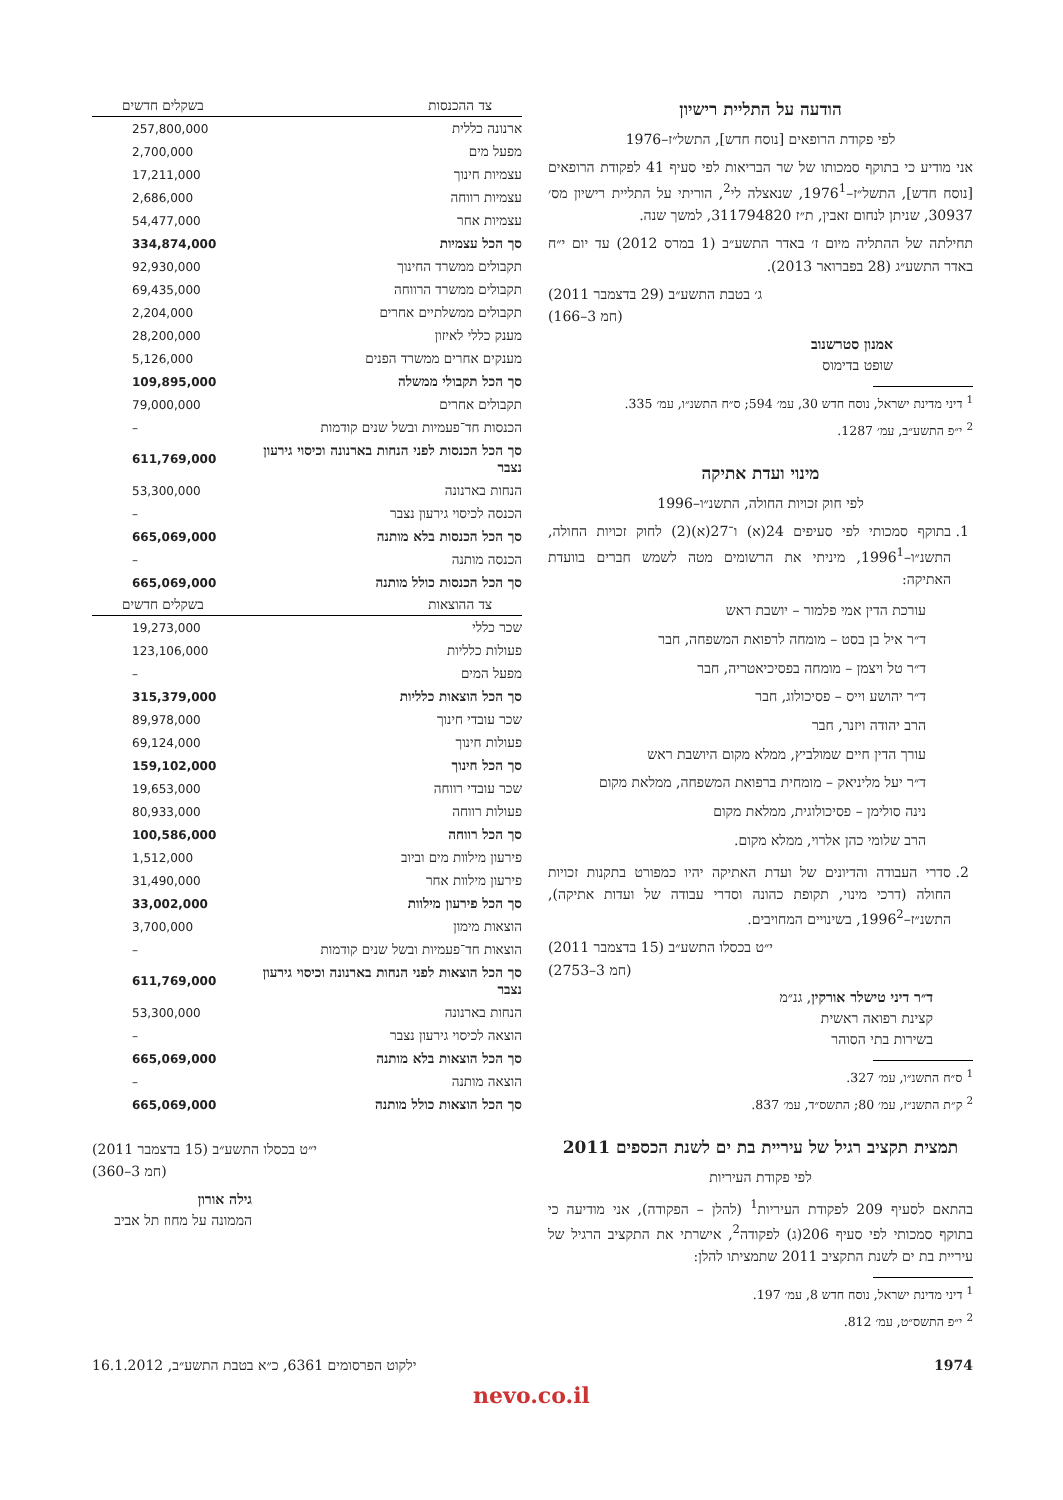הודעה על התליית רישיון
לפי פקודת הרופאים [נוסח חדש], התשל״ז–1976
אני מודיע כי בתוקף סמכותו של שר הבריאות לפי סעיף 41 לפקודת הרופאים [נוסח חדש], התשל״ז–1976<sup>1</sup>, שנאצלה לי<sup>2</sup>, הוריתי על התליית רישיון מס׳ 30937, שניתן לנחום זאבין, ת״ז 311794820, למשך שנה.
תחילתה של ההתליה מיום ז׳ באדר התשע״ב (1 במרס 2012) עד יום י״ח באדר התשע״ג (28 בפברואר 2013).
ג׳ בטבת התשע״ב (29 בדצמבר 2011)
(חמ 3–166)
אמנון סטרשנוב
שופט בדימוס
<sup>1</sup> דיני מדינת ישראל, נוסח חדש 30, עמ׳ 594; ס״ח התשנ״ו, עמ׳ 335.
<sup>2</sup> י״פ התשע״ב, עמ׳ 1287.
מינוי ועדת אתיקה
לפי חוק זכויות החולה, התשנ״ו–1996
1. בתוקף סמכותי לפי סעיפים 24(א) ו־27(א)(2) לחוק זכויות החולה, התשנ״ו–1996<sup>1</sup>, מיניתי את הרשומים מטה לשמש חברים בוועדת האתיקה:
עורכת הדין אמי פלמור – יושבת ראש
ד״ר איל בן בסט – מומחה לרפואת המשפחה, חבר
ד״ר טל ויצמן – מומחה בפסיכיאטריה, חבר
ד״ר יהושע וייס – פסיכולוג, חבר
הרב יהודה ויזנר, חבר
עורך הדין חיים שמולביץ, ממלא מקום היושבת ראש
ד״ר יעל מליניאק – מומחית ברפואת המשפחה, ממלאת מקום
נינה סולימן – פסיכולוגית, ממלאת מקום
הרב שלומי כהן אלרוי, ממלא מקום.
2. סדרי העבודה והדיונים של ועדת האתיקה יהיו כמפורט בתקנות זכויות החולה (דרכי מינוי, תקופת כהונה וסדרי עבודה של ועדות אתיקה), התשנ״ז–1996<sup>2</sup>, בשינויים המחויבים.
י״ט בכסלו התשע״ב (15 בדצמבר 2011)
(חמ 3–2753)
ד״ר דיני טישלר אורקין, גנ״מ
קצינת רפואה ראשית
בשירות בתי הסוהר
<sup>1</sup> ס״ח התשנ״ו, עמ׳ 327.
<sup>2</sup> ק״ת התשנ״ז, עמ׳ 80; התשס״ד, עמ׳ 837.
תמצית תקציב רגיל של עיריית בת ים לשנת הכספים 2011
לפי פקודת העיריות
בהתאם לסעיף 209 לפקודת העיריות<sup>1</sup> (להלן – הפקודה), אני מודיעה כי בתוקף סמכותי לפי סעיף 206(ג) לפקודה<sup>2</sup>, אישרתי את התקציב הרגיל של עיריית בת ים לשנת התקציב 2011 שתמציתו להלן:
<sup>1</sup> דיני מדינת ישראל, נוסח חדש 8, עמ׳ 197.
<sup>2</sup> י״פ התשס״ט, עמ׳ 812.
| צד ההכנסות | בשקלים חדשים |
| --- | --- |
| ארנונה כללית | 257,800,000 |
| מפעל מים | 2,700,000 |
| עצמיות חינוך | 17,211,000 |
| עצמיות רווחה | 2,686,000 |
| עצמיות אחר | 54,477,000 |
| סך הכל עצמיות | 334,874,000 |
| תקבולים ממשרד החינוך | 92,930,000 |
| תקבולים ממשרד הרווחה | 69,435,000 |
| תקבולים ממשלתיים אחרים | 2,204,000 |
| מענק כללי לאיזון | 28,200,000 |
| מענקים אחרים ממשרד הפנים | 5,126,000 |
| סך הכל תקבולי ממשלה | 109,895,000 |
| תקבולים אחרים | 79,000,000 |
| הכנסות חד־פעמיות ובשל שנים קודמות | – |
| סך הכל הכנסות לפני הנחות בארנונה וכיסוי גירעון נצבר | 611,769,000 |
| הנחות בארנונה | 53,300,000 |
| הכנסה לכיסוי גירעון נצבר | – |
| סך הכל הכנסות בלא מותנה | 665,069,000 |
| הכנסה מותנה | – |
| סך הכל הכנסות כולל מותנה | 665,069,000 |
| צד ההוצאות | בשקלים חדשים |
| שכר כללי | 19,273,000 |
| פעולות כלליות | 123,106,000 |
| מפעל המים | – |
| סך הכל הוצאות כלליות | 315,379,000 |
| שכר עובדי חינוך | 89,978,000 |
| פעולות חינוך | 69,124,000 |
| סך הכל חינוך | 159,102,000 |
| שכר עובדי רווחה | 19,653,000 |
| פעולות רווחה | 80,933,000 |
| סך הכל רווחה | 100,586,000 |
| פירעון מילוות מים וביוב | 1,512,000 |
| פירעון מילוות אחר | 31,490,000 |
| סך הכל פירעון מילוות | 33,002,000 |
| הוצאות מימון | 3,700,000 |
| הוצאות חד־פעמיות ובשל שנים קודמות | – |
| סך הכל הוצאות לפני הנחות בארנונה וכיסוי גירעון נצבר | 611,769,000 |
| הנחות בארנונה | 53,300,000 |
| הוצאה לכיסוי גירעון נצבר | – |
| סך הכל הוצאות בלא מותנה | 665,069,000 |
| הוצאה מותנה | – |
| סך הכל הוצאות כולל מותנה | 665,069,000 |
י״ט בכסלו התשע״ב (15 בדצמבר 2011)
(חמ 3–360)
גילה אורון
הממונה על מחוז תל אביב
1974 ילקוט הפרסומים 6361, כ״א בטבת התשע״ב, 16.1.2012
nevo.co.il